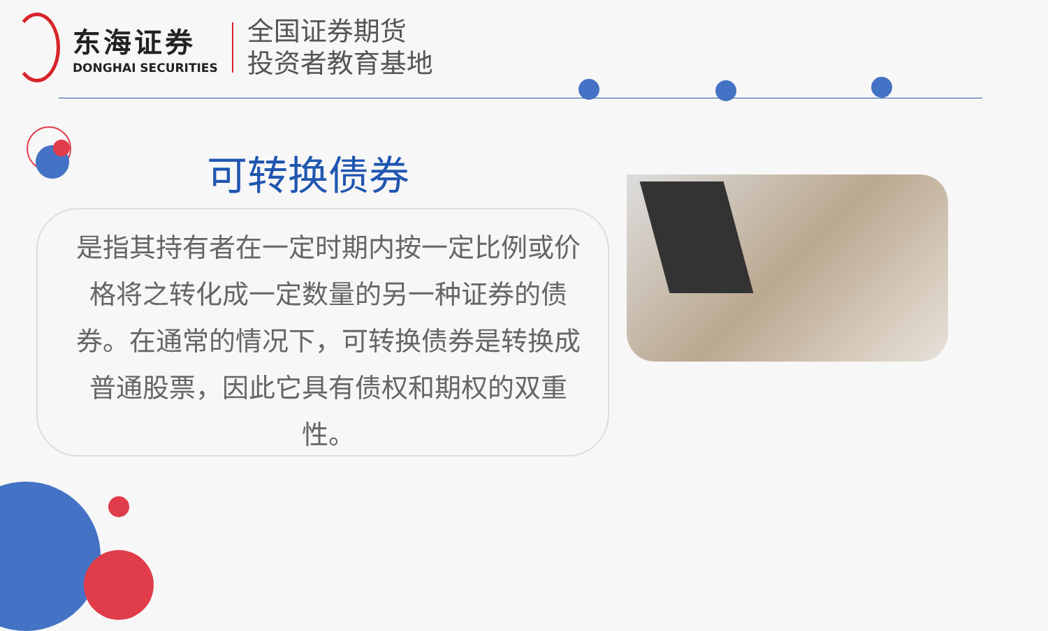东海证券
DONGHAI SECURITIES
全国证券期货
投资者教育基地
可转换债券
是指其持有者在一定时期内按一定比例或价格将之转化成一定数量的另一种证券的债券。在通常的情况下，可转换债券是转换成普通股票，因此它具有债权和期权的双重性。